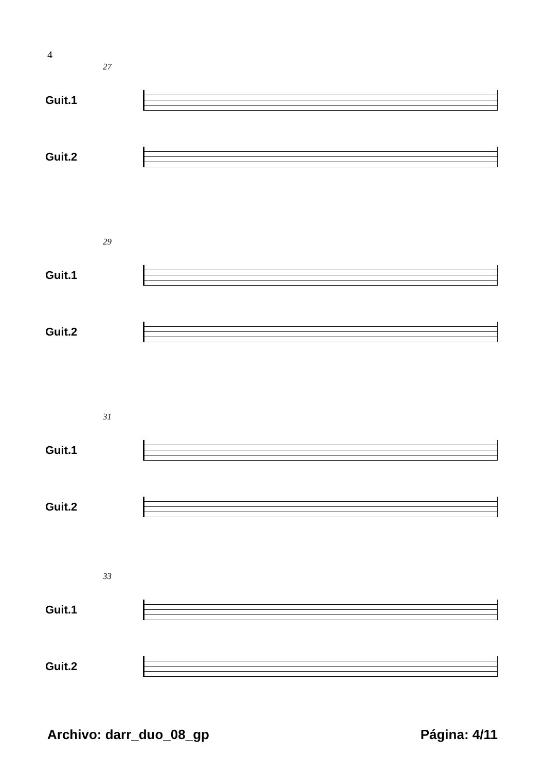4
27
Guit.1
Guit.2
29
Guit.1
Guit.2
31
Guit.1
Guit.2
33
Guit.1
Guit.2
Archivo: darr_duo_08_gp Página: 4/11